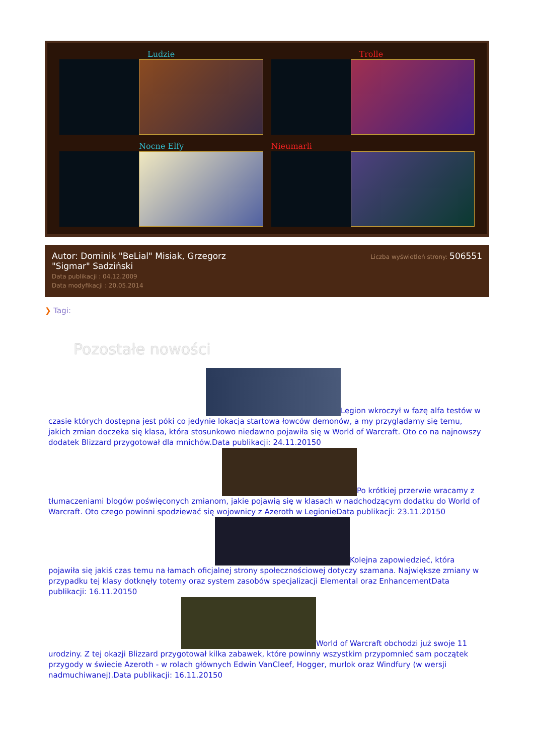Ludzie
Trolle
Nocne Elfy
Nieumarli
Autor: Dominik "BeLial" Misiak, Grzegorz "Sigmar" Sadziński
Data publikacji : 04.12.2009
Data modyfikacji : 20.05.2014
Liczba wyświetleń strony: 506551
❯ Tagi:
Pozostałe nowości
Legion wkroczył w fazę alfa testów w czasie których dostępna jest póki co jedynie lokacja startowa łowców demonów, a my przyglądamy się temu, jakich zmian doczeka się klasa, która stosunkowo niedawno pojawiła się w World of Warcraft. Oto co na najnowszy dodatek Blizzard przygotował dla mnichów.Data publikacji: 24.11.20150
Po krótkiej przerwie wracamy z tłumaczeniami blogów poświęconych zmianom, jakie pojawią się w klasach w nadchodzącym dodatku do World of Warcraft. Oto czego powinni spodziewać się wojownicy z Azeroth w LegionieData publikacji: 23.11.20150
Kolejna zapowiedzieć, która pojawiła się jakiś czas temu na łamach oficjalnej strony społecznościowej dotyczy szamana. Największe zmiany w przypadku tej klasy dotknęły totemy oraz system zasobów specjalizacji Elemental oraz EnhancementData publikacji: 16.11.20150
World of Warcraft obchodzi już swoje 11 urodziny. Z tej okazji Blizzard przygotował kilka zabawek, które powinny wszystkim przypomnieć sam początek przygody w świecie Azeroth - w rolach głównych Edwin VanCleef, Hogger, murlok oraz Windfury (w wersji nadmuchiwanej).Data publikacji: 16.11.20150